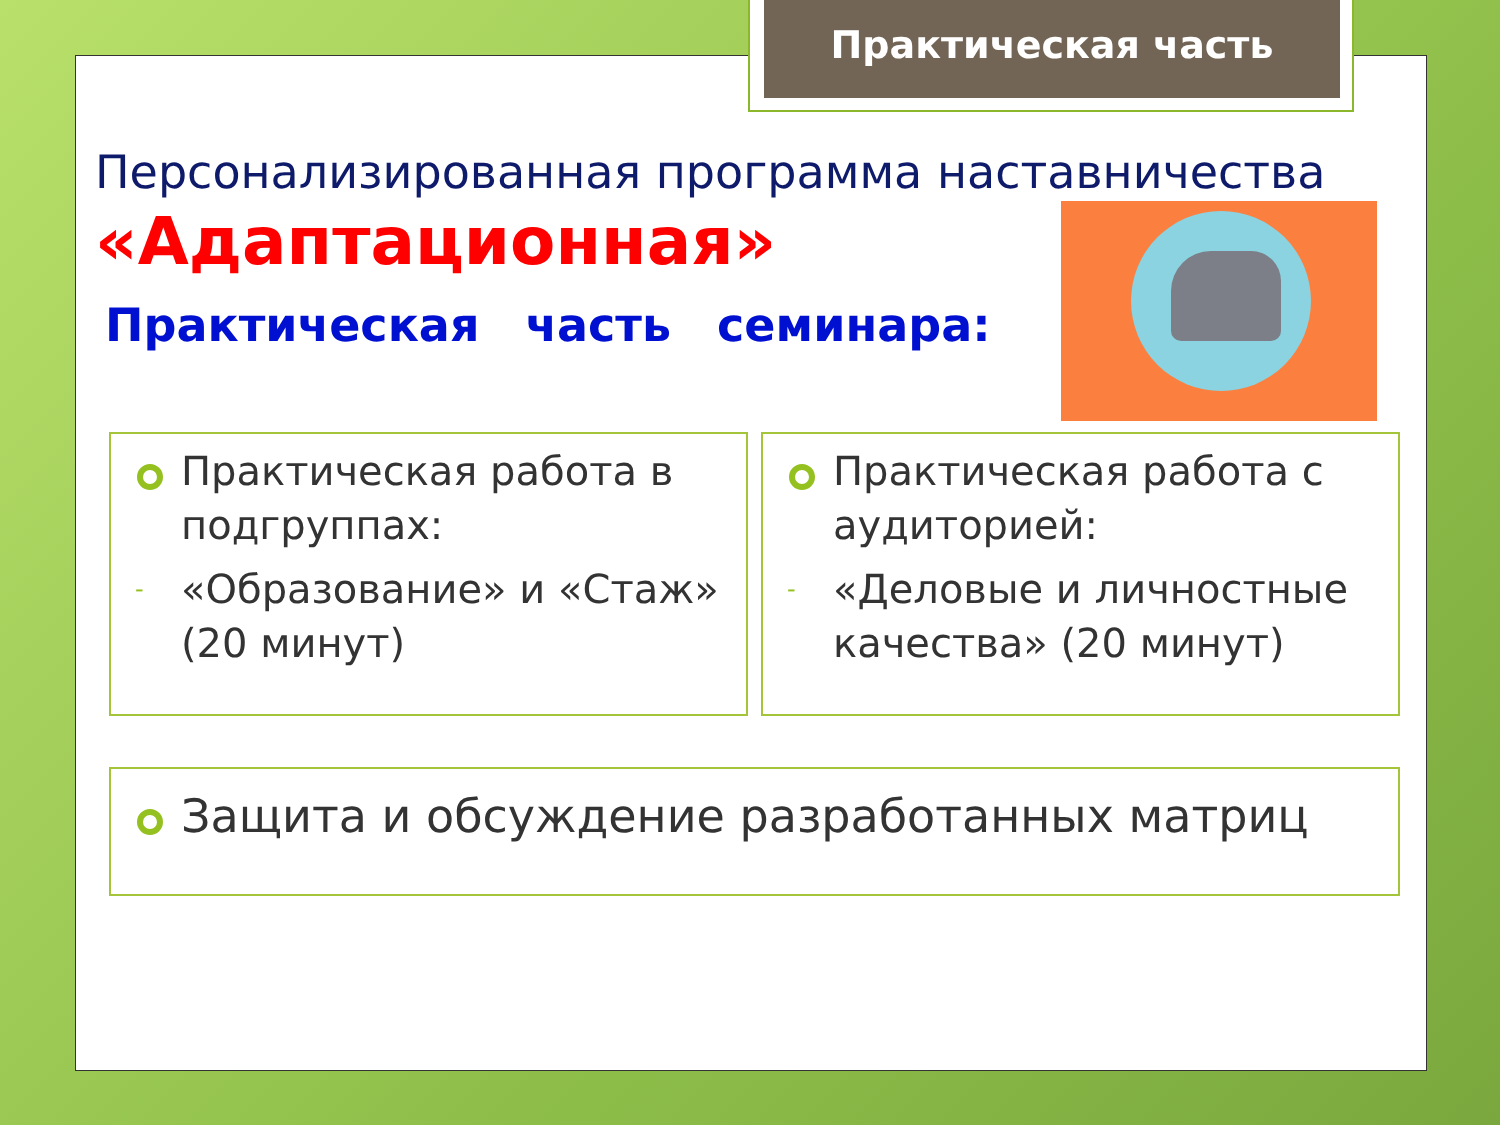Практическая часть
Персонализированная программа наставничества
«Адаптационная»
Практическая часть семинара:
Практическая работа в подгруппах:
- «Образование» и «Стаж» (20 минут)
Практическая работа с аудиторией:
- «Деловые и личностные качества» (20 минут)
Защита и обсуждение разработанных матриц